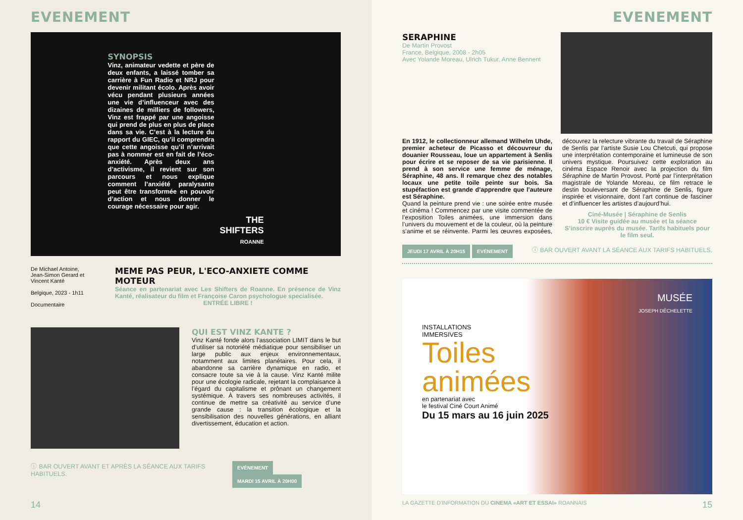EVENEMENT
SYNOPSIS
Vinz, animateur vedette et père de deux enfants, a laissé tomber sa carrière à Fun Radio et NRJ pour devenir militant écolo. Après avoir vécu pendant plusieurs années une vie d’influenceur avec des dizaines de milliers de followers, Vinz est frappé par une angoisse qui prend de plus en plus de place dans sa vie. C’est à la lecture du rapport du GIEC, qu’il comprendra que cette angoisse qu’il n’arrivait pas à nommer est en fait de l’éco-anxiété. Après deux ans d’activisme, il revient sur son parcours et nous explique comment l’anxiété paralysante peut être transformée en pouvoir d’action et nous donner le courage nécessaire pour agir.
THE SHIFTERS
ROANNE
De Michael Antoine, Jean-Simon Gerard et Vincent Kanté
Belgique, 2023 - 1h11
Documentaire
MEME PAS PEUR, L'ECO-ANXIETE COMME MOTEUR
Séance en partenariat avec Les Shifters de Roanne. En présence de Vinz Kanté, réalisateur du film et Françoise Caron psychologue specialisée.
ENTRÉE LIBRE !
QUI EST VINZ KANTE ?
Vinz Kanté fonde alors l’association LIMIT dans le but d’utiliser sa notoriété médiatique pour sensibiliser un large public aux enjeux environnementaux, notamment aux limites planétaires. Pour cela, il abandonne sa carrière dynamique en radio, et consacre toute sa vie à la cause. Vinz Kanté milite pour une écologie radicale, rejetant la complaisance à l’égard du capitalisme et prônant un changement systémique. À travers ses nombreuses activités, il continue de mettre sa créativité au service d’une grande cause : la transition écologique et la sensibilisation des nouvelles générations, en alliant divertissement, éducation et action.
ⓘ BAR OUVERT AVANT ET APRÈS LA SÉANCE AUX TARIFS HABITUELS. EVÈNEMENT MARDI 15 AVRIL À 20H00
14
EVENEMENT
SERAPHINE
De Martin Provost
France, Belgique, 2008 - 2h05
Avec Yolande Moreau, Ulrich Tukur, Anne Bennent
En 1912, le collectionneur allemand Wilhelm Uhde, premier acheteur de Picasso et découvreur du douanier Rousseau, loue un appartement à Senlis pour écrire et se reposer de sa vie parisienne. Il prend à son service une femme de ménage, Séraphine, 48 ans. Il remarque chez des notables locaux une petite toile peinte sur bois. Sa stupéfaction est grande d’apprendre que l’auteure est Séraphine.
Quand la peinture prend vie : une soirée entre musée et cinéma ! Commencez par une visite commentée de l’exposition Toiles animées, une immersion dans l’univers du mouvement et de la couleur, où la peinture s’anime et se réinvente. Parmi les œuvres exposées, découvrez la relecture vibrante du travail de Séraphine de Senlis par l’artiste Susie Lou Chetcuti, qui propose une interprétation contemporaine et lumineuse de son univers mystique. Poursuivez cette exploration au cinéma Espace Renoir avec la projection du film Séraphine de Martin Provost. Porté par l’interprétation magistrale de Yolande Moreau, ce film retrace le destin bouleversant de Séraphine de Senlis, figure inspirée et visionnaire, dont l’art continue de fasciner et d’influencer les artistes d’aujourd’hui.
Ciné-Musée | Séraphine de Senlis
10 € Visite guidée au musée et la séance
S’inscrire auprès du musée. Tarifs habituels pour le film seul.
JEUDI 17 AVRIL À 20H15 EVÈNEMENT ⓘ BAR OUVERT AVANT LA SÉANCE AUX TARIFS HABITUELS.
INSTALLATIONS
IMMERSIVES
Toiles
animées
en partenariat avec
le festival Ciné Court Animé
Du 15 mars au 16 juin 2025
MUSÉE
JOSEPH DÉCHELETTE
LA GAZETTE D'INFORMATION DU CINEMA «ART ET ESSAI» ROANNAIS 15